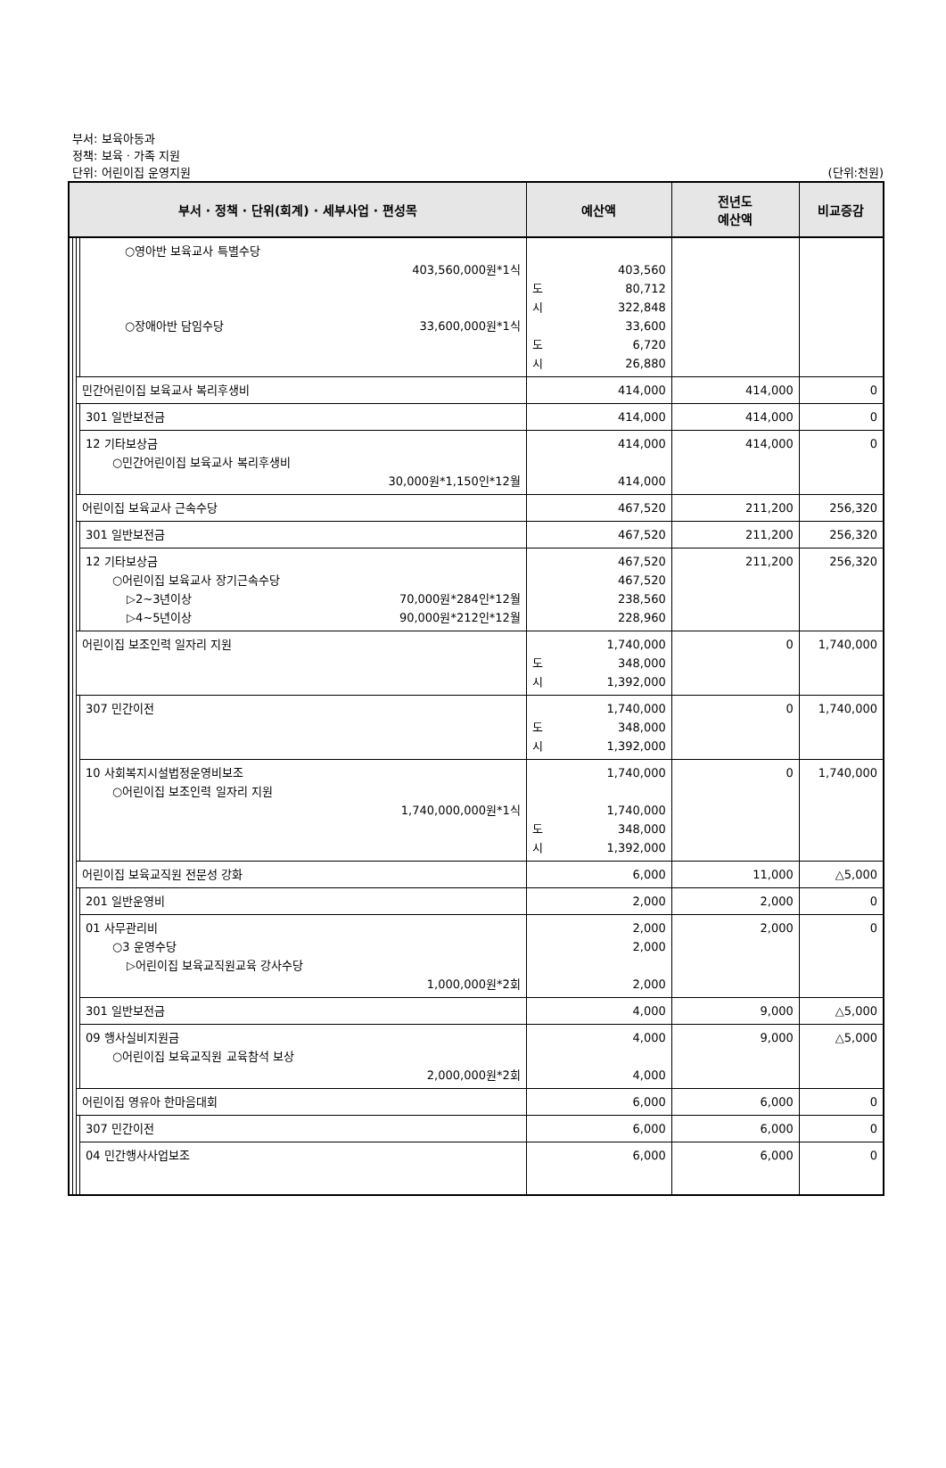부서: 보육아동과
정책: 보육 · 가족 지원
단위: 어린이집 운영지원 (단위:천원)
| 부서 · 정책 · 단위(회계) · 세부사업 · 편성목 | | | | 예산액 | 전년도 예산액 | 비교증감 |
| --- | --- | --- | --- | --- | --- | --- |
| | | | ○영아반 보육교사 특별수당 403,560,000원*1식 ○장애아반 담임수당 33,600,000원*1식 | 403,560 도 80,712 시 322,848 33,600 도 6,720 시 26,880 | | |
| | | 민간어린이집 보육교사 복리후생비 | | 414,000 | 414,000 | 0 |
| | | | 301 일반보전금 | 414,000 | 414,000 | 0 |
| | | | 12 기타보상금 ○민간어린이집 보육교사 복리후생비 30,000원*1,150인*12월 | 414,000 414,000 | 414,000 | 0 |
| | | 어린이집 보육교사 근속수당 | | 467,520 | 211,200 | 256,320 |
| | | | 301 일반보전금 | 467,520 | 211,200 | 256,320 |
| | | | 12 기타보상금 ○어린이집 보육교사 장기근속수당 ▷2~3년이상 70,000원*284인*12월 ▷4~5년이상 90,000원*212인*12월 | 467,520 467,520 238,560 228,960 | 211,200 | 256,320 |
| | | 어린이집 보조인력 일자리 지원 | | 1,740,000 도 348,000 시 1,392,000 | 0 | 1,740,000 |
| | | | 307 민간이전 | 1,740,000 도 348,000 시 1,392,000 | 0 | 1,740,000 |
| | | | 10 사회복지시설법정운영비보조 ○어린이집 보조인력 일자리 지원 1,740,000,000원*1식 | 1,740,000 1,740,000 도 348,000 시 1,392,000 | 0 | 1,740,000 |
| | | 어린이집 보육교직원 전문성 강화 | | 6,000 | 11,000 | △5,000 |
| | | | 201 일반운영비 | 2,000 | 2,000 | 0 |
| | | | 01 사무관리비 ○3 운영수당 ▷어린이집 보육교직원교육 강사수당 1,000,000원*2회 | 2,000 2,000 2,000 | 2,000 | 0 |
| | | | 301 일반보전금 | 4,000 | 9,000 | △5,000 |
| | | | 09 행사실비지원금 ○어린이집 보육교직원 교육참석 보상 2,000,000원*2회 | 4,000 4,000 | 9,000 | △5,000 |
| | | 어린이집 영유아 한마음대회 | | 6,000 | 6,000 | 0 |
| | | | 307 민간이전 | 6,000 | 6,000 | 0 |
| | | | 04 민간행사사업보조 | 6,000 | 6,000 | 0 |